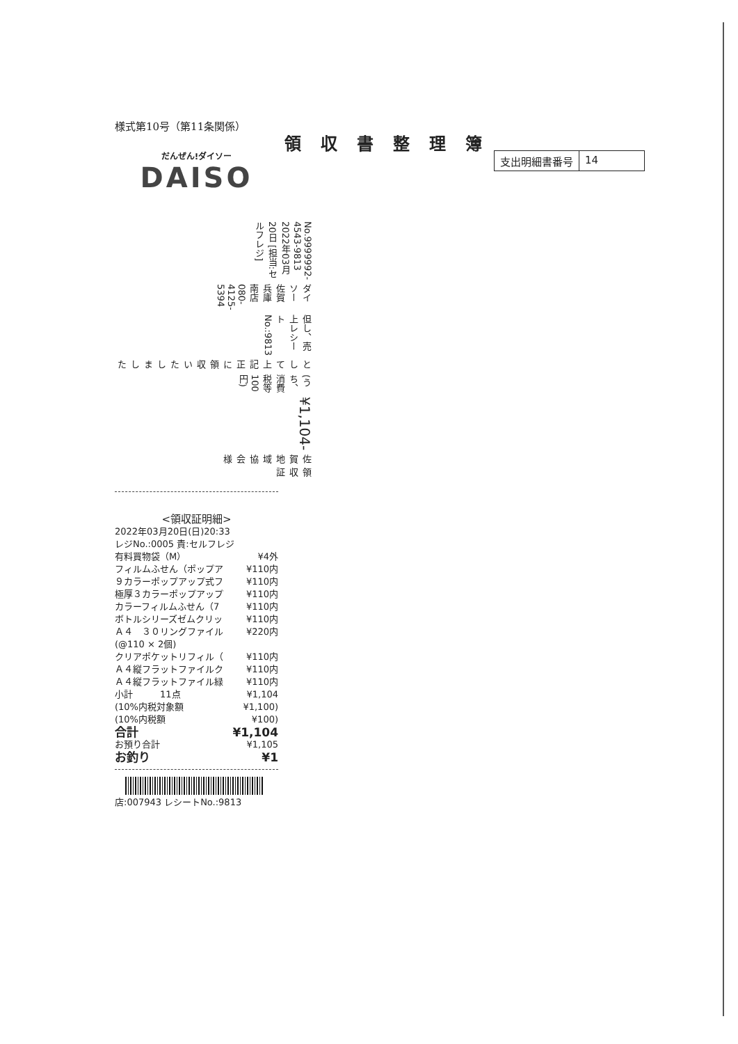様式第10号（第11条関係）
領収書整理簿
支出明細書番号 14
だんぜん!ダイソー
DAISO
領　収　証
佐賀地域協会 様
¥1,104-
(うち、消費税等 100円)
として上記正に領収いたしました
但し、売上レシートNo.:9813
ダイソー佐賀兵庫南店 080-4125-5394
No.9999992-4543-9813 2022年03月20日 [担当:セルフレジ]
<領収証明細>
2022年03月20日(日)20:33
レジNo.:0005 責:セルフレジ
有料買物袋（M） ¥4外
フィルムふせん（ポップア ¥110内
９カラーポップアップ式フ ¥110内
極厚３カラーポップアップ ¥110内
カラーフィルムふせん（7 ¥110内
ボトルシリーズゼムクリッ ¥110内
Ａ４　３０リングファイル ¥220内
(@110 × 2個)
クリアポケットリフィル（ ¥110内
Ａ４縦フラットファイルク ¥110内
Ａ４縦フラットファイル緑 ¥110内
小計　　　11点 ¥1,104
(10%内税対象額 ¥1,100)
(10%内税額 ¥100)
合計 ¥1,104
お預り合計 ¥1,105
お釣り ¥1
店:007943 レシートNo.:9813